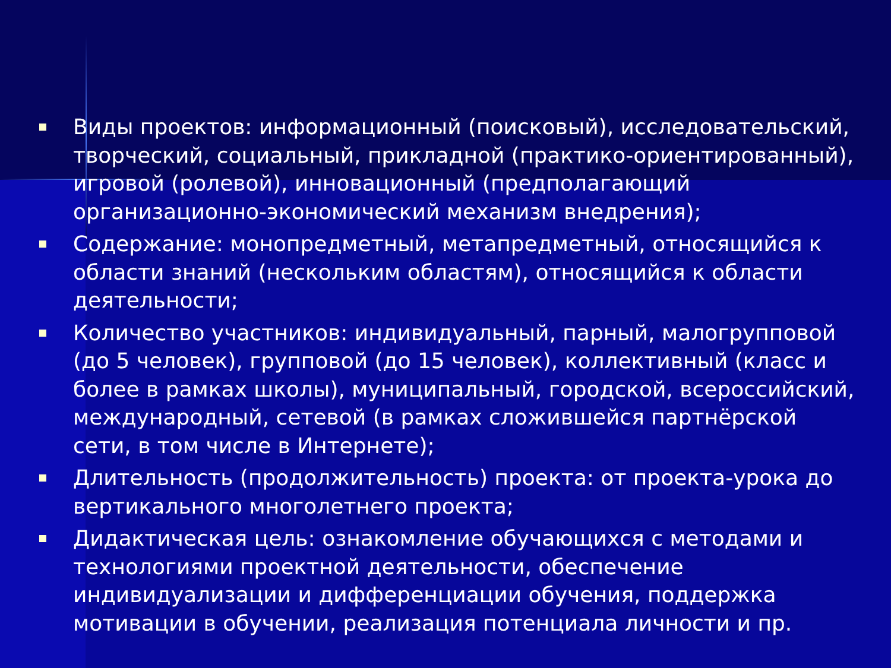Виды проектов: информационный (поисковый), исследовательский, творческий, социальный, прикладной (практико-ориентированный), игровой (ролевой), инновационный (предполагающий организационно-экономический механизм внедрения);
Содержание: монопредметный, метапредметный, относящийся к области знаний (нескольким областям), относящийся к области деятельности;
Количество участников: индивидуальный, парный, малогрупповой (до 5 человек), групповой (до 15 человек), коллективный (класс и более в рамках школы), муниципальный, городской, всероссийский, международный, сетевой (в рамках сложившейся партнёрской сети, в том числе в Интернете);
Длительность (продолжительность) проекта: от проекта-урока до вертикального многолетнего проекта;
Дидактическая цель: ознакомление обучающихся с методами и технологиями проектной деятельности, обеспечение индивидуализации и дифференциации обучения, поддержка мотивации в обучении, реализация потенциала личности и пр.